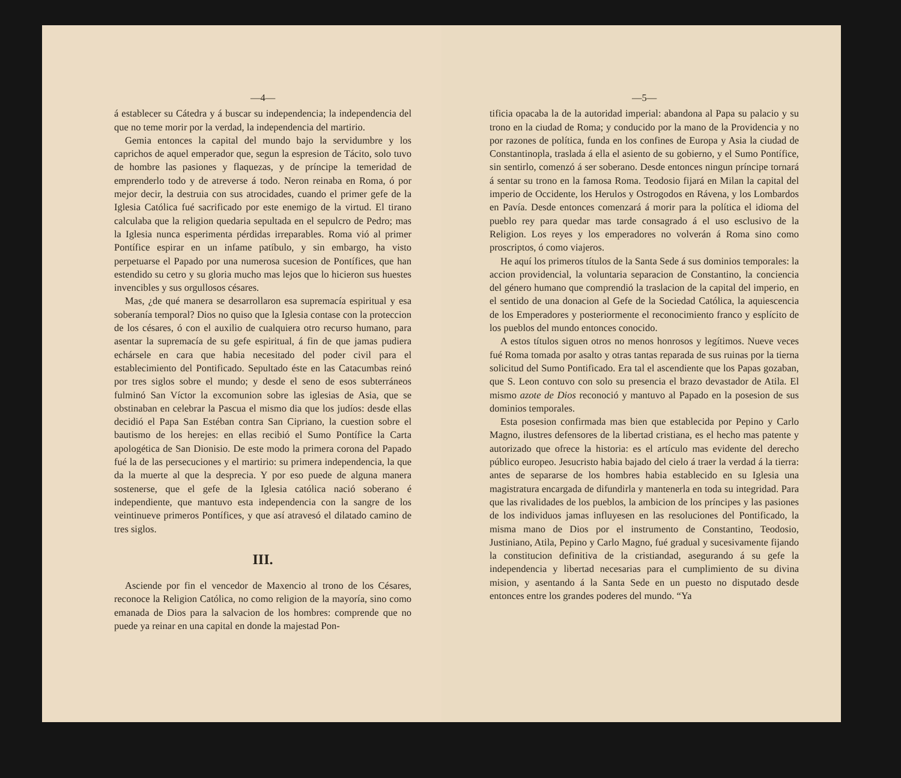—4—
á establecer su Cátedra y á buscar su independencia; la independencia del que no teme morir por la verdad, la independencia del martirio.
Gemia entonces la capital del mundo bajo la servidumbre y los caprichos de aquel emperador que, segun la espresion de Tácito, solo tuvo de hombre las pasiones y flaquezas, y de príncipe la temeridad de emprenderlo todo y de atreverse á todo. Neron reinaba en Roma, ó por mejor decir, la destruia con sus atrocidades, cuando el primer gefe de la Iglesia Católica fué sacrificado por este enemigo de la virtud. El tirano calculaba que la religion quedaria sepultada en el sepulcro de Pedro; mas la Iglesia nunca esperimenta pérdidas irreparables. Roma vió al primer Pontífice espirar en un infame patíbulo, y sin embargo, ha visto perpetuarse el Papado por una numerosa sucesion de Pontífices, que han estendido su cetro y su gloria mucho mas lejos que lo hicieron sus huestes invencibles y sus orgullosos césares.
Mas, ¿de qué manera se desarrollaron esa supremacía espiritual y esa soberanía temporal? Dios no quiso que la Iglesia contase con la proteccion de los césares, ó con el auxilio de cualquiera otro recurso humano, para asentar la supremacía de su gefe espiritual, á fin de que jamas pudiera echársele en cara que habia necesitado del poder civil para el establecimiento del Pontificado. Sepultado éste en las Catacumbas reinó por tres siglos sobre el mundo; y desde el seno de esos subterráneos fulminó San Víctor la excomunion sobre las iglesias de Asia, que se obstinaban en celebrar la Pascua el mismo dia que los judíos: desde ellas decidió el Papa San Estéban contra San Cipriano, la cuestion sobre el bautismo de los herejes: en ellas recibió el Sumo Pontífice la Carta apologética de San Dionisio. De este modo la primera corona del Papado fué la de las persecuciones y el martirio: su primera independencia, la que da la muerte al que la desprecia. Y por eso puede de alguna manera sostenerse, que el gefe de la Iglesia católica nació soberano é independiente, que mantuvo esta independencia con la sangre de los veintinueve primeros Pontífices, y que así atravesó el dilatado camino de tres siglos.
III.
Asciende por fin el vencedor de Maxencio al trono de los Césares, reconoce la Religion Católica, no como religion de la mayoría, sino como emanada de Dios para la salvacion de los hombres: comprende que no puede ya reinar en una capital en donde la majestad Pon-
—5—
tificia opacaba la de la autoridad imperial: abandona al Papa su palacio y su trono en la ciudad de Roma; y conducido por la mano de la Providencia y no por razones de política, funda en los confines de Europa y Asia la ciudad de Constantinopla, traslada á ella el asiento de su gobierno, y el Sumo Pontífice, sin sentirlo, comenzó á ser soberano. Desde entonces ningun príncipe tornará á sentar su trono en la famosa Roma. Teodosio fijará en Milan la capital del imperio de Occidente, los Herulos y Ostrogodos en Rávena, y los Lombardos en Pavía. Desde entonces comenzará á morir para la política el idioma del pueblo rey para quedar mas tarde consagrado á el uso esclusivo de la Religion. Los reyes y los emperadores no volverán á Roma sino como proscriptos, ó como viajeros.
He aquí los primeros títulos de la Santa Sede á sus dominios temporales: la accion providencial, la voluntaria separacion de Constantino, la conciencia del género humano que comprendió la traslacion de la capital del imperio, en el sentido de una donacion al Gefe de la Sociedad Católica, la aquiescencia de los Emperadores y posteriormente el reconocimiento franco y esplícito de los pueblos del mundo entonces conocido.
A estos títulos siguen otros no menos honrosos y legítimos. Nueve veces fué Roma tomada por asalto y otras tantas reparada de sus ruinas por la tierna solicitud del Sumo Pontificado. Era tal el ascendiente que los Papas gozaban, que S. Leon contuvo con solo su presencia el brazo devastador de Atila. El mismo azote de Dios reconoció y mantuvo al Papado en la posesion de sus dominios temporales.
Esta posesion confirmada mas bien que establecida por Pepino y Carlo Magno, ilustres defensores de la libertad cristiana, es el hecho mas patente y autorizado que ofrece la historia: es el artículo mas evidente del derecho público europeo. Jesucristo habia bajado del cielo á traer la verdad á la tierra: antes de separarse de los hombres habia establecido en su Iglesia una magistratura encargada de difundirla y mantenerla en toda su integridad. Para que las rivalidades de los pueblos, la ambicion de los príncipes y las pasiones de los individuos jamas influyesen en las resoluciones del Pontificado, la misma mano de Dios por el instrumento de Constantino, Teodosio, Justiniano, Atila, Pepino y Carlo Magno, fué gradual y sucesivamente fijando la constitucion definitiva de la cristiandad, asegurando á su gefe la independencia y libertad necesarias para el cumplimiento de su divina mision, y asentando á la Santa Sede en un puesto no disputado desde entonces entre los grandes poderes del mundo. “Ya